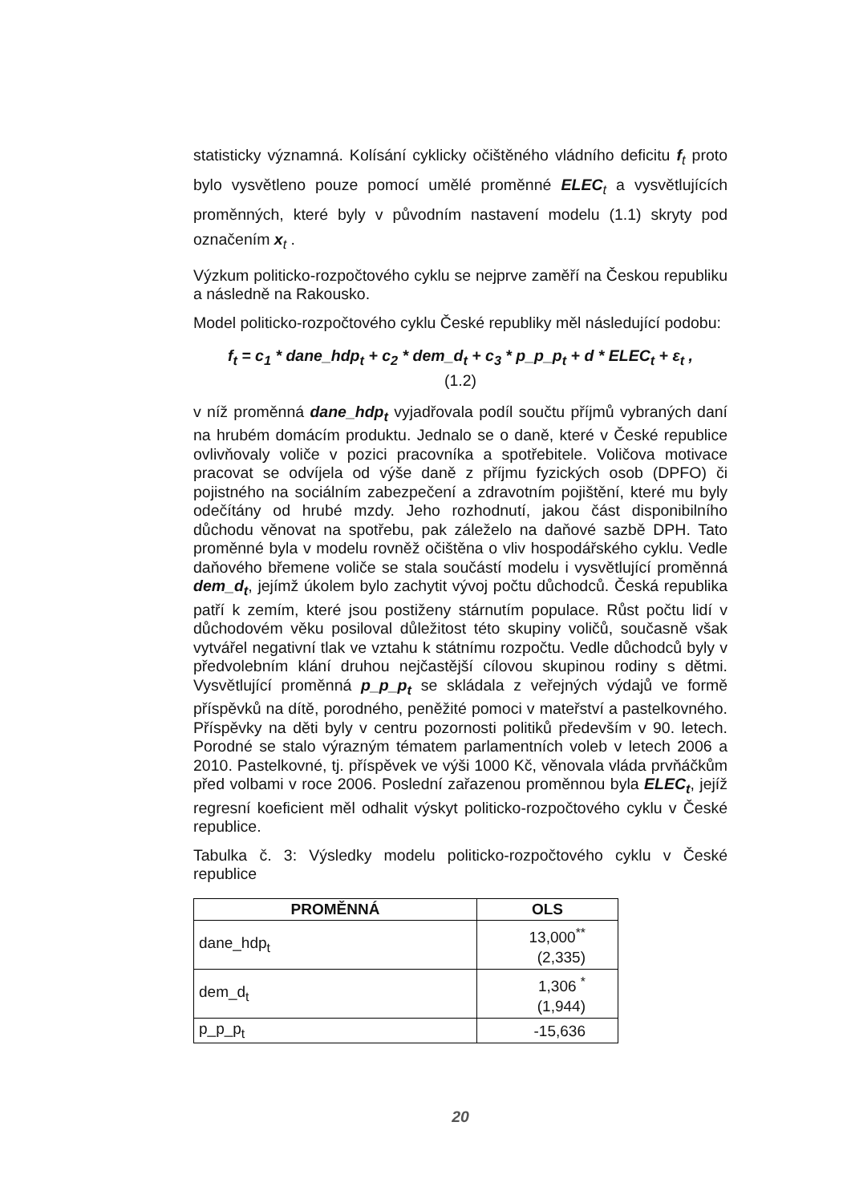statisticky významná. Kolísání cyklicky očištěného vládního deficitu f<sub>t</sub> proto bylo vysvětleno pouze pomocí umělé proměnné ELEC<sub>t</sub> a vysvětlujících proměnných, které byly v původním nastavení modelu (1.1) skryty pod označením x<sub>t</sub> .
Výzkum politicko-rozpočtového cyklu se nejprve zaměří na Českou republiku a následně na Rakousko.
Model politicko-rozpočtového cyklu České republiky měl následující podobu:
f<sub>t</sub> = c<sub>1</sub> * dane_hdp<sub>t</sub> + c<sub>2</sub> * dem_d<sub>t</sub> + c<sub>3</sub> * p_p_p<sub>t</sub> + d * ELEC<sub>t</sub> + ε<sub>t</sub> ,
(1.2)
v níž proměnná dane_hdp<sub>t</sub> vyjadřovala podíl součtu příjmů vybraných daní na hrubém domácím produktu. Jednalo se o daně, které v České republice ovlivňovaly voliče v pozici pracovníka a spotřebitele. Voličova motivace pracovat se odvíjela od výše daně z příjmu fyzických osob (DPFO) či pojistného na sociálním zabezpečení a zdravotním pojištění, které mu byly odečítány od hrubé mzdy. Jeho rozhodnutí, jakou část disponibilního důchodu věnovat na spotřebu, pak záleželo na daňové sazbě DPH. Tato proměnné byla v modelu rovněž očištěna o vliv hospodářského cyklu. Vedle daňového břemene voliče se stala součástí modelu i vysvětlující proměnná dem_d<sub>t</sub>, jejímž úkolem bylo zachytit vývoj počtu důchodců. Česká republika patří k zemím, které jsou postiženy stárnutím populace. Růst počtu lidí v důchodovém věku posiloval důležitost této skupiny voličů, současně však vytvářel negativní tlak ve vztahu k státnímu rozpočtu. Vedle důchodců byly v předvolebním klání druhou nejčastější cílovou skupinou rodiny s dětmi. Vysvětlující proměnná p_p_p<sub>t</sub> se skládala z veřejných výdajů ve formě příspěvků na dítě, porodného, peněžité pomoci v mateřství a pastelkovného. Příspěvky na děti byly v centru pozornosti politiků především v 90. letech. Porodné se stalo výrazným tématem parlamentních voleb v letech 2006 a 2010. Pastelkovné, tj. příspěvek ve výši 1000 Kč, věnovala vláda prvňáčkům před volbami v roce 2006. Poslední zařazenou proměnnou byla ELEC<sub>t</sub>, jejíž regresní koeficient měl odhalit výskyt politicko-rozpočtového cyklu v České republice.
Tabulka č. 3: Výsledky modelu politicko-rozpočtového cyklu v České republice
| PROMĚNNÁ | OLS |
| --- | --- |
| dane_hdp<sub>t</sub> | 13,000<sup>**</sup> (2,335) |
| dem_d<sub>t</sub> | 1,306 <sup>*</sup> (1,944) |
| p_p_p<sub>t</sub> | -15,636 |
20